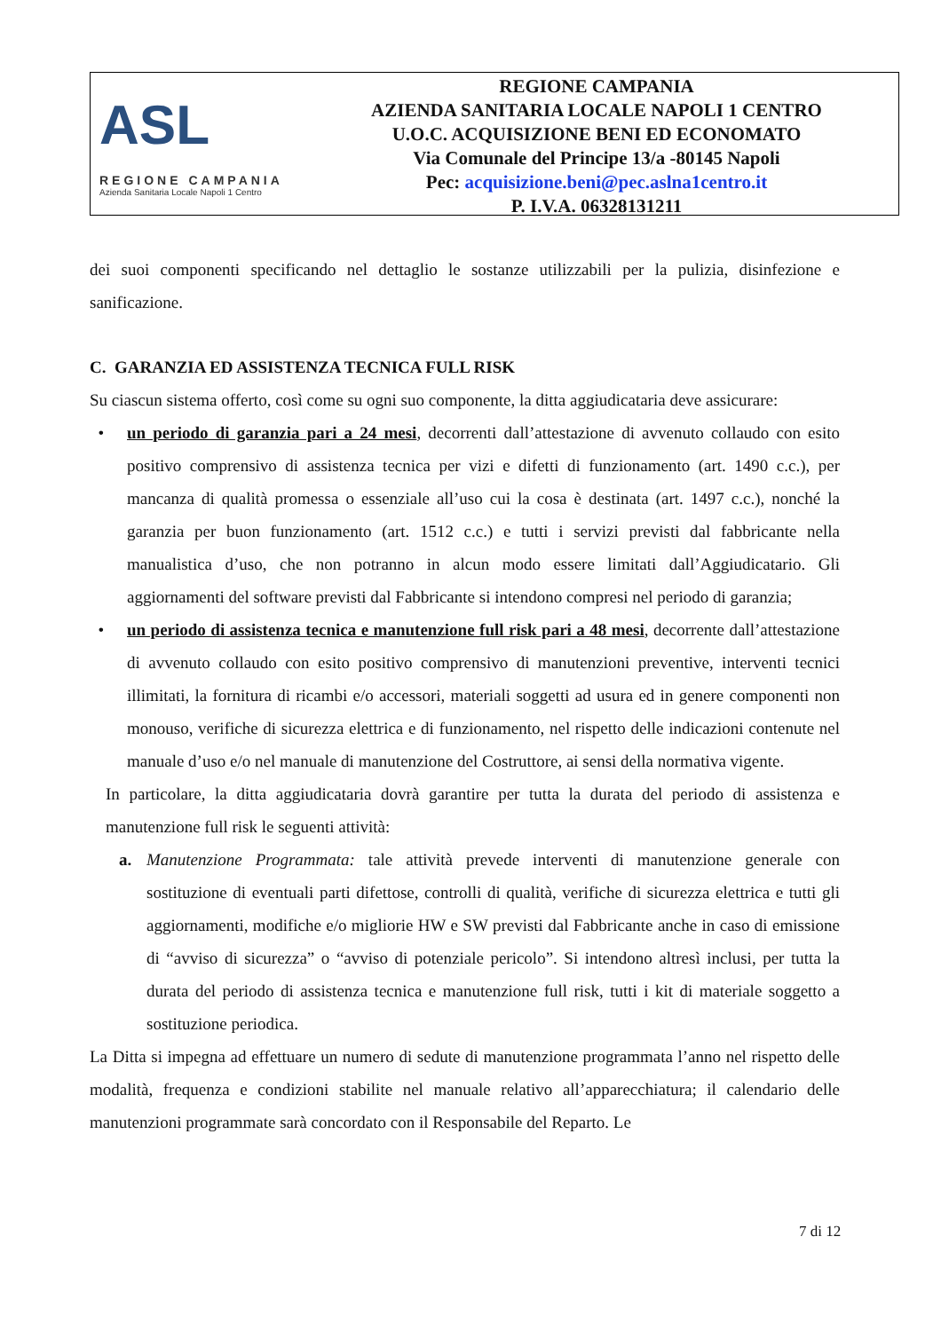ASL
REGIONE CAMPANIA
Azienda Sanitaria Locale Napoli 1 Centro
REGIONE CAMPANIA
AZIENDA SANITARIA LOCALE NAPOLI 1 CENTRO
U.O.C. ACQUISIZIONE BENI ED ECONOMATO
Via Comunale del Principe 13/a -80145 Napoli
Pec: acquisizione.beni@pec.aslna1centro.it
P. I.V.A. 06328131211
dei suoi componenti specificando nel dettaglio le sostanze utilizzabili per la pulizia, disinfezione e sanificazione.
C. GARANZIA ED ASSISTENZA TECNICA FULL RISK
Su ciascun sistema offerto, così come su ogni suo componente, la ditta aggiudicataria deve assicurare:
• un periodo di garanzia pari a 24 mesi, decorrenti dall’attestazione di avvenuto collaudo con esito positivo comprensivo di assistenza tecnica per vizi e difetti di funzionamento (art. 1490 c.c.), per mancanza di qualità promessa o essenziale all’uso cui la cosa è destinata (art. 1497 c.c.), nonché la garanzia per buon funzionamento (art. 1512 c.c.) e tutti i servizi previsti dal fabbricante nella manualistica d’uso, che non potranno in alcun modo essere limitati dall’Aggiudicatario. Gli aggiornamenti del software previsti dal Fabbricante si intendono compresi nel periodo di garanzia;
• un periodo di assistenza tecnica e manutenzione full risk pari a 48 mesi, decorrente dall’attestazione di avvenuto collaudo con esito positivo comprensivo di manutenzioni preventive, interventi tecnici illimitati, la fornitura di ricambi e/o accessori, materiali soggetti ad usura ed in genere componenti non monouso, verifiche di sicurezza elettrica e di funzionamento, nel rispetto delle indicazioni contenute nel manuale d’uso e/o nel manuale di manutenzione del Costruttore, ai sensi della normativa vigente.
In particolare, la ditta aggiudicataria dovrà garantire per tutta la durata del periodo di assistenza e manutenzione full risk le seguenti attività:
a. Manutenzione Programmata: tale attività prevede interventi di manutenzione generale con sostituzione di eventuali parti difettose, controlli di qualità, verifiche di sicurezza elettrica e tutti gli aggiornamenti, modifiche e/o migliorie HW e SW previsti dal Fabbricante anche in caso di emissione di “avviso di sicurezza” o “avviso di potenziale pericolo”. Si intendono altresì inclusi, per tutta la durata del periodo di assistenza tecnica e manutenzione full risk, tutti i kit di materiale soggetto a sostituzione periodica.
La Ditta si impegna ad effettuare un numero di sedute di manutenzione programmata l’anno nel rispetto delle modalità, frequenza e condizioni stabilite nel manuale relativo all’apparecchiatura; il calendario delle manutenzioni programmate sarà concordato con il Responsabile del Reparto. Le
7 di 12